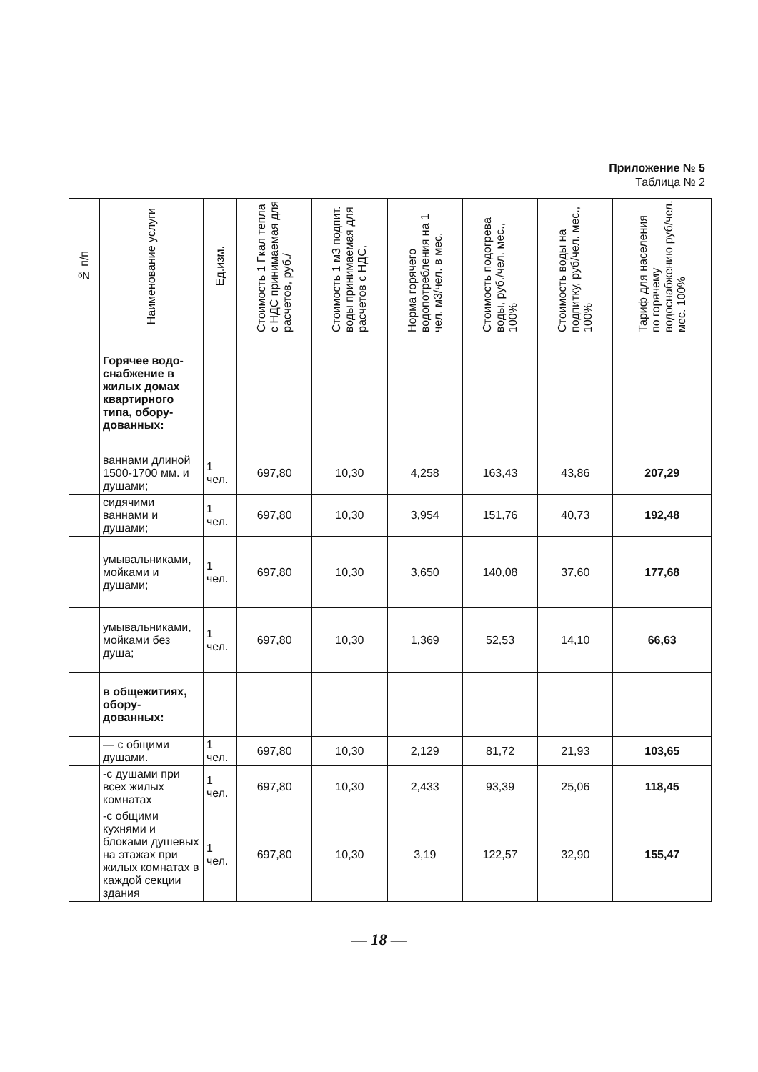Приложение № 5
Таблица № 2
| № п/п | Наименование услуги | Ед.изм. | Стоимость 1 Гкал тепла с НДС принимаемая для расчетов, руб./ | Стоимость 1 м3 подпит. воды принимаемая для расчетов с НДС, | Норма горячего водопотребления на 1 чел. м3/чел. в мес. | Стоимость подогрева воды, руб./чел. мес., 100% | Стоимость воды на подпитку, руб/чел. мес., 100% | Тариф для населения по горячему водоснабжению руб/чел. мес. 100% |
| --- | --- | --- | --- | --- | --- | --- | --- | --- |
| | Горячее водо-снабжение в жилых домах квартирного типа, обору-дованных: | | | | | | | |
| | ваннами длиной 1500-1700 мм. и душами; | 1 чел. | 697,80 | 10,30 | 4,258 | 163,43 | 43,86 | 207,29 |
| | сидячими ваннами и душами; | 1 чел. | 697,80 | 10,30 | 3,954 | 151,76 | 40,73 | 192,48 |
| | умывальниками, мойками и душами; | 1 чел. | 697,80 | 10,30 | 3,650 | 140,08 | 37,60 | 177,68 |
| | умывальниками, мойками без душа; | 1 чел. | 697,80 | 10,30 | 1,369 | 52,53 | 14,10 | 66,63 |
| | в общежитиях, обору-дованных: | | | | | | | |
| | — с общими душами. | 1 чел. | 697,80 | 10,30 | 2,129 | 81,72 | 21,93 | 103,65 |
| | -с душами при всех жилых комнатах | 1 чел. | 697,80 | 10,30 | 2,433 | 93,39 | 25,06 | 118,45 |
| | -с общими кухнями и блоками душевых на этажах при жилых комнатах в каждой секции здания | 1 чел. | 697,80 | 10,30 | 3,19 | 122,57 | 32,90 | 155,47 |
— 18 —